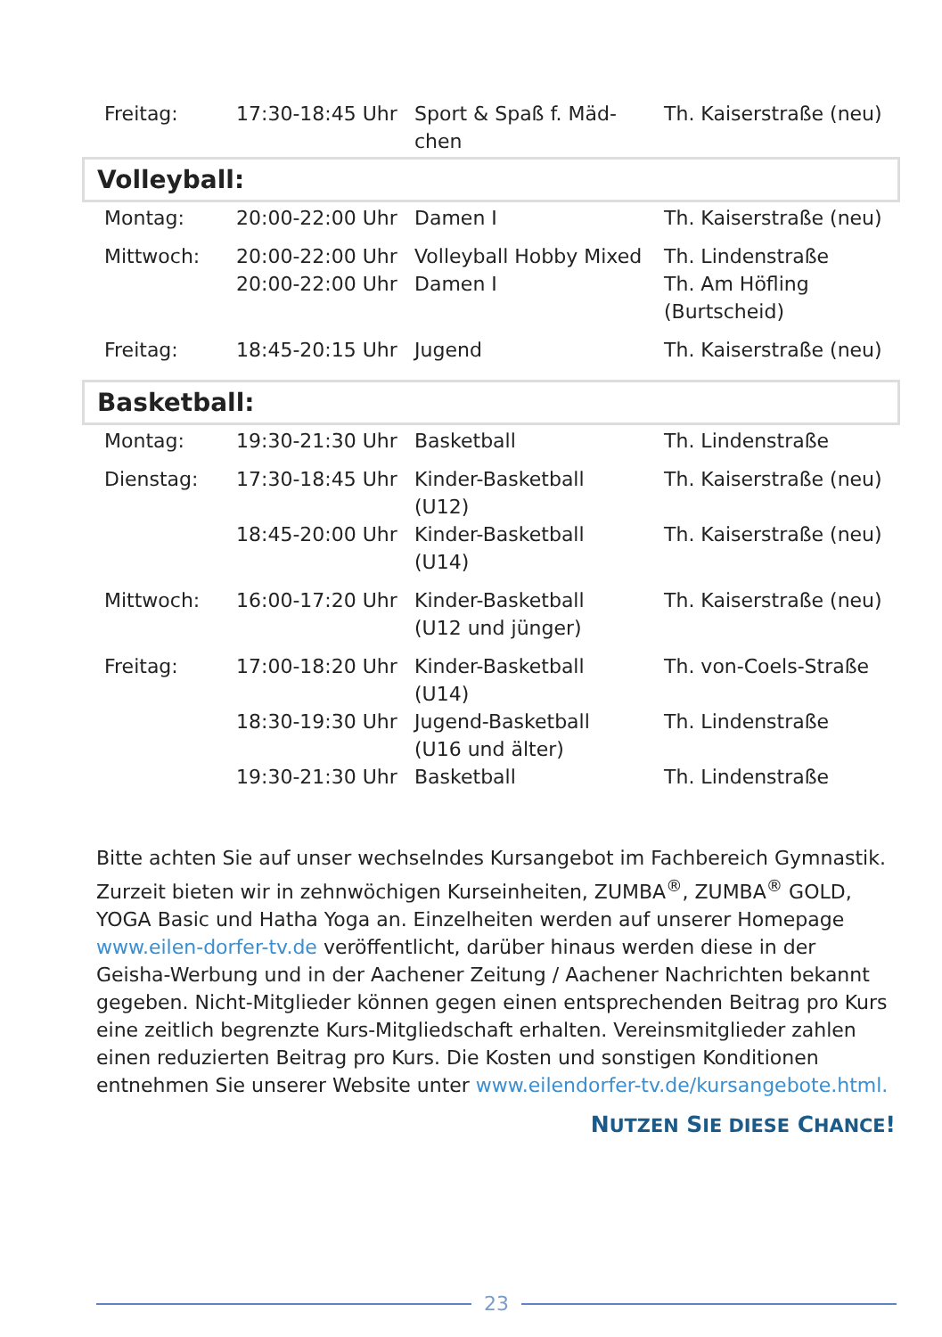| Freitag: | 17:30-18:45 Uhr | Sport & Spaß f. Mäd- chen | Th. Kaiserstraße (neu) |
Volleyball:
| Montag: | 20:00-22:00 Uhr | Damen I | Th. Kaiserstraße (neu) |
| Mittwoch: | 20:00-22:00 Uhr | Volleyball Hobby Mixed | Th. Lindenstraße |
| | 20:00-22:00 Uhr | Damen I | Th. Am Höfling (Burtscheid) |
| Freitag: | 18:45-20:15 Uhr | Jugend | Th. Kaiserstraße (neu) |
Basketball:
| Montag: | 19:30-21:30 Uhr | Basketball | Th. Lindenstraße |
| Dienstag: | 17:30-18:45 Uhr | Kinder-Basketball (U12) | Th. Kaiserstraße (neu) |
| | 18:45-20:00 Uhr | Kinder-Basketball (U14) | Th. Kaiserstraße (neu) |
| Mittwoch: | 16:00-17:20 Uhr | Kinder-Basketball (U12 und jünger) | Th. Kaiserstraße (neu) |
| Freitag: | 17:00-18:20 Uhr | Kinder-Basketball (U14) | Th. von-Coels-Straße |
| | 18:30-19:30 Uhr | Jugend-Basketball (U16 und älter) | Th. Lindenstraße |
| | 19:30-21:30 Uhr | Basketball | Th. Lindenstraße |
Bitte achten Sie auf unser wechselndes Kursangebot im Fachbereich Gymnastik. Zurzeit bieten wir in zehnwöchigen Kurseinheiten, ZUMBA<sup>®</sup>, ZUMBA<sup>®</sup> GOLD, YOGA Basic und Hatha Yoga an. Einzelheiten werden auf unserer Homepage www.eilen-dorfer-tv.de veröffentlicht, darüber hinaus werden diese in der Geisha-Werbung und in der Aachener Zeitung / Aachener Nachrichten bekannt gegeben. Nicht-Mitglieder können gegen einen entsprechenden Beitrag pro Kurs eine zeitlich begrenzte Kurs-Mitgliedschaft erhalten. Vereinsmitglieder zahlen einen reduzierten Beitrag pro Kurs. Die Kosten und sonstigen Konditionen entnehmen Sie unserer Website unter www.eilendorfer-tv.de/kursangebote.html.
NUTZEN SIE DIESE CHANCE!
23